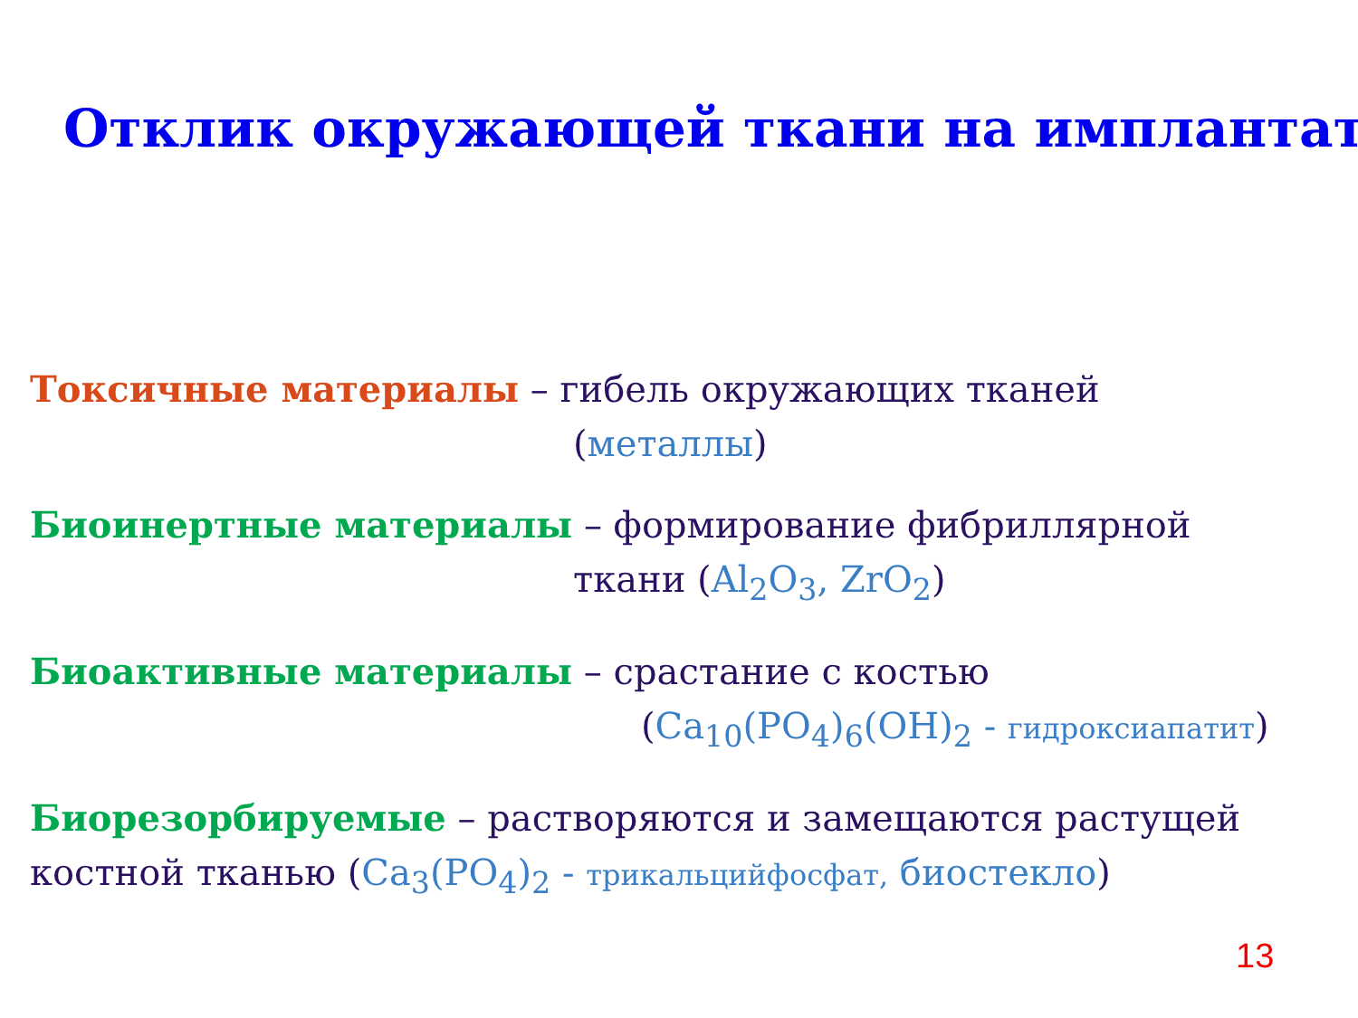Отклик окружающей ткани на имплантат
Токсичные материалы – гибель окружающих тканей
(металлы)
Биоинертные материалы – формирование фибриллярной
ткани (Al<sub>2</sub>O<sub>3</sub>, ZrO<sub>2</sub>)
Биоактивные материалы – срастание с костью
(Ca<sub>10</sub>(PO<sub>4</sub>)<sub>6</sub>(OH)<sub>2</sub> - гидроксиапатит)
Биорезорбируемые – растворяются и замещаются растущей костной тканью (Ca<sub>3</sub>(PO<sub>4</sub>)<sub>2</sub> - трикальцийфосфат, биостекло)
13